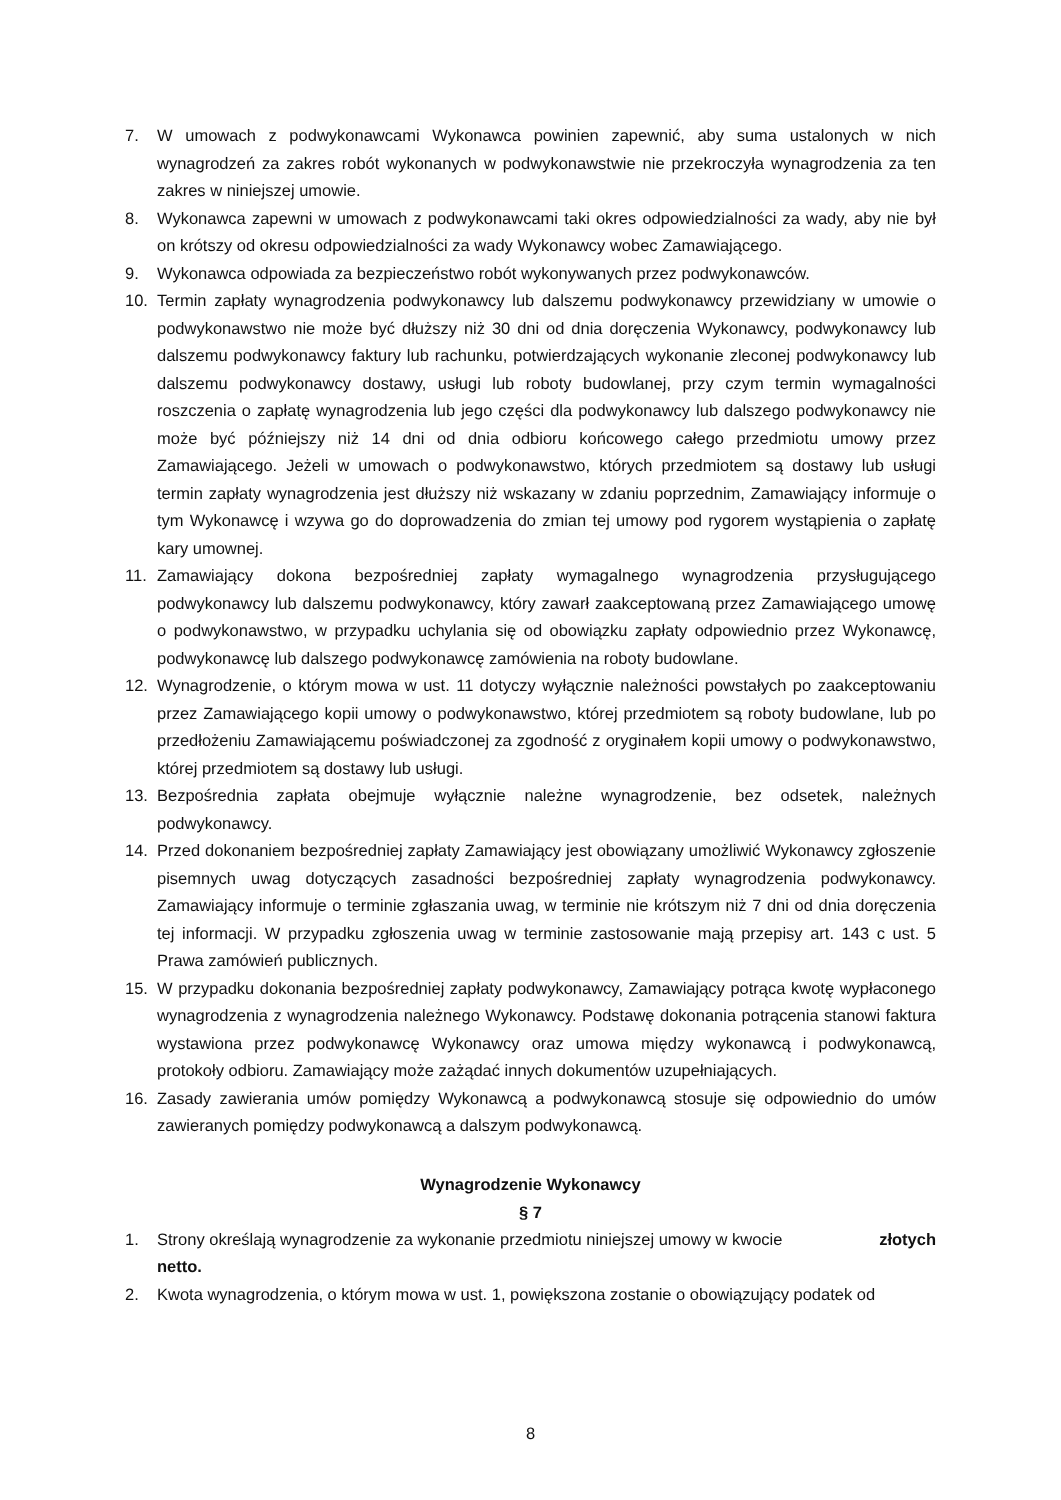7. W umowach z podwykonawcami Wykonawca powinien zapewnić, aby suma ustalonych w nich wynagrodzeń za zakres robót wykonanych w podwykonawstwie nie przekroczyła wynagrodzenia za ten zakres w niniejszej umowie.
8. Wykonawca zapewni w umowach z podwykonawcami taki okres odpowiedzialności za wady, aby nie był on krótszy od okresu odpowiedzialności za wady Wykonawcy wobec Zamawiającego.
9. Wykonawca odpowiada za bezpieczeństwo robót wykonywanych przez podwykonawców.
10. Termin zapłaty wynagrodzenia podwykonawcy lub dalszemu podwykonawcy przewidziany w umowie o podwykonawstwo nie może być dłuższy niż 30 dni od dnia doręczenia Wykonawcy, podwykonawcy lub dalszemu podwykonawcy faktury lub rachunku, potwierdzających wykonanie zleconej podwykonawcy lub dalszemu podwykonawcy dostawy, usługi lub roboty budowlanej, przy czym termin wymagalności roszczenia o zapłatę wynagrodzenia lub jego części dla podwykonawcy lub dalszego podwykonawcy nie może być późniejszy niż 14 dni od dnia odbioru końcowego całego przedmiotu umowy przez Zamawiającego. Jeżeli w umowach o podwykonawstwo, których przedmiotem są dostawy lub usługi termin zapłaty wynagrodzenia jest dłuższy niż wskazany w zdaniu poprzednim, Zamawiający informuje o tym Wykonawcę i wzywa go do doprowadzenia do zmian tej umowy pod rygorem wystąpienia o zapłatę kary umownej.
11. Zamawiający dokona bezpośredniej zapłaty wymagalnego wynagrodzenia przysługującego podwykonawcy lub dalszemu podwykonawcy, który zawarł zaakceptowaną przez Zamawiającego umowę o podwykonawstwo, w przypadku uchylania się od obowiązku zapłaty odpowiednio przez Wykonawcę, podwykonawcę lub dalszego podwykonawcę zamówienia na roboty budowlane.
12. Wynagrodzenie, o którym mowa w ust. 11 dotyczy wyłącznie należności powstałych po zaakceptowaniu przez Zamawiającego kopii umowy o podwykonawstwo, której przedmiotem są roboty budowlane, lub po przedłożeniu Zamawiającemu poświadczonej za zgodność z oryginałem kopii umowy o podwykonawstwo, której przedmiotem są dostawy lub usługi.
13. Bezpośrednia zapłata obejmuje wyłącznie należne wynagrodzenie, bez odsetek, należnych podwykonawcy.
14. Przed dokonaniem bezpośredniej zapłaty Zamawiający jest obowiązany umożliwić Wykonawcy zgłoszenie pisemnych uwag dotyczących zasadności bezpośredniej zapłaty wynagrodzenia podwykonawcy. Zamawiający informuje o terminie zgłaszania uwag, w terminie nie krótszym niż 7 dni od dnia doręczenia tej informacji. W przypadku zgłoszenia uwag w terminie zastosowanie mają przepisy art. 143 c ust. 5 Prawa zamówień publicznych.
15. W przypadku dokonania bezpośredniej zapłaty podwykonawcy, Zamawiający potrąca kwotę wypłaconego wynagrodzenia z wynagrodzenia należnego Wykonawcy. Podstawę dokonania potrącenia stanowi faktura wystawiona przez podwykonawcę Wykonawcy oraz umowa między wykonawcą i podwykonawcą, protokoły odbioru. Zamawiający może zażądać innych dokumentów uzupełniających.
16. Zasady zawierania umów pomiędzy Wykonawcą a podwykonawcą stosuje się odpowiednio do umów zawieranych pomiędzy podwykonawcą a dalszym podwykonawcą.
Wynagrodzenie Wykonawcy
§ 7
1. Strony określają wynagrodzenie za wykonanie przedmiotu niniejszej umowy w kwocie złotych
netto.
2. Kwota wynagrodzenia, o którym mowa w ust. 1, powiększona zostanie o obowiązujący podatek od
8